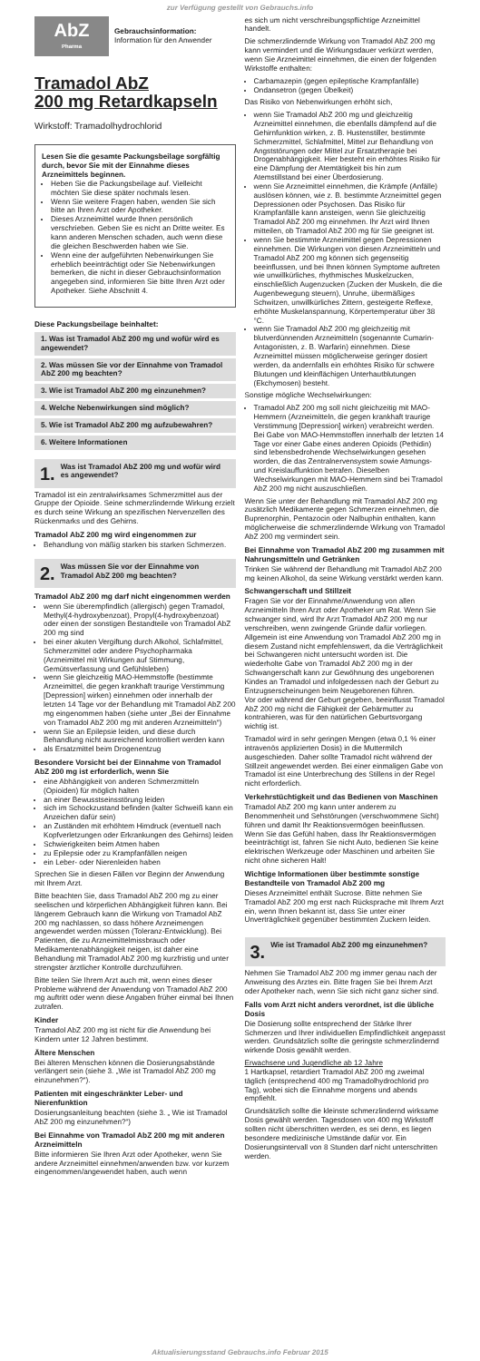zur Verfügung gestellt von Gebrauchs.info
AbZ
Pharma
Gebrauchsinformation:
Information für den Anwender
Tramadol AbZ
200 mg Retardkapseln
Wirkstoff: Tramadolhydrochlorid
Lesen Sie die gesamte Packungsbeilage sorgfältig durch, bevor Sie mit der Einnahme dieses Arzneimittels beginnen.
Heben Sie die Packungsbeilage auf. Vielleicht möchten Sie diese später nochmals lesen.
Wenn Sie weitere Fragen haben, wenden Sie sich bitte an Ihren Arzt oder Apotheker.
Dieses Arzneimittel wurde Ihnen persönlich verschrieben. Geben Sie es nicht an Dritte weiter. Es kann anderen Menschen schaden, auch wenn diese die gleichen Beschwerden haben wie Sie.
Wenn eine der aufgeführten Nebenwirkungen Sie erheblich beeinträchtigt oder Sie Nebenwirkungen bemerken, die nicht in dieser Gebrauchsinformation angegeben sind, informieren Sie bitte Ihren Arzt oder Apotheker. Siehe Abschnitt 4.
Diese Packungsbeilage beinhaltet:
1. Was ist Tramadol AbZ 200 mg und wofür wird es angewendet?
2. Was müssen Sie vor der Einnahme von Tramadol AbZ 200 mg beachten?
3. Wie ist Tramadol AbZ 200 mg einzunehmen?
4. Welche Nebenwirkungen sind möglich?
5. Wie ist Tramadol AbZ 200 mg aufzubewahren?
6. Weitere Informationen
1. Was ist Tramadol AbZ 200 mg und wofür wird es angewendet?
Tramadol ist ein zentralwirksames Schmerzmittel aus der Gruppe der Opioide. Seine schmerzlindernde Wirkung erzielt es durch seine Wirkung an spezifischen Nervenzellen des Rückenmarks und des Gehirns.
Tramadol AbZ 200 mg wird eingenommen zur
Behandlung von mäßig starken bis starken Schmerzen.
2. Was müssen Sie vor der Einnahme von Tramadol AbZ 200 mg beachten?
Tramadol AbZ 200 mg darf nicht eingenommen werden
wenn Sie überempfindlich (allergisch) gegen Tramadol, Methyl(4-hydroxybenzoat), Propyl(4-hydroxybenzoat) oder einen der sonstigen Bestandteile von Tramadol AbZ 200 mg sind
bei einer akuten Vergiftung durch Alkohol, Schlafmittel, Schmerzmittel oder andere Psychopharmaka (Arzneimittel mit Wirkungen auf Stimmung, Gemütsverfassung und Gefühlsleben)
wenn Sie gleichzeitig MAO-Hemmstoffe (bestimmte Arzneimittel, die gegen krankhaft traurige Verstimmung [Depression] wirken) einnehmen oder innerhalb der letzten 14 Tage vor der Behandlung mit Tramadol AbZ 200 mg eingenommen haben (siehe unter „Bei der Einnahme von Tramadol AbZ 200 mg mit anderen Arzneimitteln“)
wenn Sie an Epilepsie leiden, und diese durch Behandlung nicht ausreichend kontrolliert werden kann
als Ersatzmittel beim Drogenentzug
Besondere Vorsicht bei der Einnahme von Tramadol AbZ 200 mg ist erforderlich, wenn Sie
eine Abhängigkeit von anderen Schmerzmitteln (Opioiden) für möglich halten
an einer Bewusstseinsstörung leiden
sich im Schockzustand befinden (kalter Schweiß kann ein Anzeichen dafür sein)
an Zuständen mit erhöhtem Hirndruck (eventuell nach Kopfverletzungen oder Erkrankungen des Gehirns) leiden
Schwierigkeiten beim Atmen haben
zu Epilepsie oder zu Krampfanfällen neigen
ein Leber- oder Nierenleiden haben
Sprechen Sie in diesen Fällen vor Beginn der Anwendung mit Ihrem Arzt.
Bitte beachten Sie, dass Tramadol AbZ 200 mg zu einer seelischen und körperlichen Abhängigkeit führen kann. Bei längerem Gebrauch kann die Wirkung von Tramadol AbZ 200 mg nachlassen, so dass höhere Arzneimengen angewendet werden müssen (Toleranz-Entwicklung). Bei Patienten, die zu Arzneimittelmissbrauch oder Medikamentenabhängigkeit neigen, ist daher eine Behandlung mit Tramadol AbZ 200 mg kurzfristig und unter strengster ärztlicher Kontrolle durchzuführen.
Bitte teilen Sie Ihrem Arzt auch mit, wenn eines dieser Probleme während der Anwendung von Tramadol AbZ 200 mg auftritt oder wenn diese Angaben früher einmal bei Ihnen zutrafen.
Kinder
Tramadol AbZ 200 mg ist nicht für die Anwendung bei Kindern unter 12 Jahren bestimmt.
Ältere Menschen
Bei älteren Menschen können die Dosierungsabstände verlängert sein (siehe 3. „Wie ist Tramadol AbZ 200 mg einzunehmen?“).
Patienten mit eingeschränkter Leber- und Nierenfunktion
Dosierungsanleitung beachten (siehe 3. „ Wie ist Tramadol AbZ 200 mg einzunehmen?“)
Bei Einnahme von Tramadol AbZ 200 mg mit anderen Arzneimitteln
Bitte informieren Sie Ihren Arzt oder Apotheker, wenn Sie andere Arzneimittel einnehmen/anwenden bzw. vor kurzem eingenommen/angewendet haben, auch wenn
es sich um nicht verschreibungspflichtige Arzneimittel handelt.
Die schmerzlindernde Wirkung von Tramadol AbZ 200 mg kann vermindert und die Wirkungsdauer verkürzt werden, wenn Sie Arzneimittel einnehmen, die einen der folgenden Wirkstoffe enthalten:
Carbamazepin (gegen epileptische Krampfanfälle)
Ondansetron (gegen Übelkeit)
Das Risiko von Nebenwirkungen erhöht sich,
wenn Sie Tramadol AbZ 200 mg und gleichzeitig Arzneimittel einnehmen, die ebenfalls dämpfend auf die Gehirnfunktion wirken, z. B. Hustenstiller, bestimmte Schmerzmittel, Schlafmittel, Mittel zur Behandlung von Angststörungen oder Mittel zur Ersatztherapie bei Drogenabhängigkeit. Hier besteht ein erhöhtes Risiko für eine Dämpfung der Atemtätigkeit bis hin zum Atemstillstand bei einer Überdosierung.
wenn Sie Arzneimittel einnehmen, die Krämpfe (Anfälle) auslösen können, wie z. B. bestimmte Arzneimittel gegen Depressionen oder Psychosen. Das Risiko für Krampfanfälle kann ansteigen, wenn Sie gleichzeitig Tramadol AbZ 200 mg einnehmen. Ihr Arzt wird Ihnen mitteilen, ob Tramadol AbZ 200 mg für Sie geeignet ist.
wenn Sie bestimmte Arzneimittel gegen Depressionen einnehmen. Die Wirkungen von diesen Arzneimitteln und Tramadol AbZ 200 mg können sich gegenseitig beeinflussen, und bei Ihnen können Symptome auftreten wie unwillkürliches, rhythmisches Muskelzucken, einschließlich Augenzucken (Zucken der Muskeln, die die Augenbewegung steuern), Unruhe, übermäßiges Schwitzen, unwillkürliches Zittern, gesteigerte Reflexe, erhöhte Muskelanspannung, Körpertemperatur über 38 °C.
wenn Sie Tramadol AbZ 200 mg gleichzeitig mit blutverdünnenden Arzneimitteln (sogenannte Cumarin-Antagonisten, z. B. Warfarin) einnehmen. Diese Arzneimittel müssen möglicherweise geringer dosiert werden, da andernfalls ein erhöhtes Risiko für schwere Blutungen und kleinflächigen Unterhautblutungen (Ekchymosen) besteht.
Sonstige mögliche Wechselwirkungen:
Tramadol AbZ 200 mg soll nicht gleichzeitig mit MAO-Hemmern (Arzneimitteln, die gegen krankhaft traurige Verstimmung [Depression] wirken) verabreicht werden. Bei Gabe von MAO-Hemmstoffen innerhalb der letzten 14 Tage vor einer Gabe eines anderen Opioids (Pethidin) sind lebensbedrohende Wechselwirkungen gesehen worden, die das Zentralnervensystem sowie Atmungs- und Kreislauffunktion betrafen. Dieselben Wechselwirkungen mit MAO-Hemmern sind bei Tramadol AbZ 200 mg nicht auszuschließen.
Wenn Sie unter der Behandlung mit Tramadol AbZ 200 mg zusätzlich Medikamente gegen Schmerzen einnehmen, die Buprenorphin, Pentazocin oder Nalbuphin enthalten, kann möglicherweise die schmerzlindernde Wirkung von Tramadol AbZ 200 mg vermindert sein.
Bei Einnahme von Tramadol AbZ 200 mg zusammen mit Nahrungsmitteln und Getränken
Trinken Sie während der Behandlung mit Tramadol AbZ 200 mg keinen Alkohol, da seine Wirkung verstärkt werden kann.
Schwangerschaft und Stillzeit
Fragen Sie vor der Einnahme/Anwendung von allen Arzneimitteln Ihren Arzt oder Apotheker um Rat. Wenn Sie schwanger sind, wird Ihr Arzt Tramadol AbZ 200 mg nur verschreiben, wenn zwingende Gründe dafür vorliegen. Allgemein ist eine Anwendung von Tramadol AbZ 200 mg in diesem Zustand nicht empfehlenswert, da die Verträglichkeit bei Schwangeren nicht untersucht worden ist. Die wiederholte Gabe von Tramadol AbZ 200 mg in der Schwangerschaft kann zur Gewöhnung des ungeborenen Kindes an Tramadol und infolgedessen nach der Geburt zu Entzugserscheinungen beim Neugeborenen führen.
Vor oder während der Geburt gegeben, beeinflusst Tramadol AbZ 200 mg nicht die Fähigkeit der Gebärmutter zu kontrahieren, was für den natürlichen Geburtsvorgang wichtig ist.
Tramadol wird in sehr geringen Mengen (etwa 0,1 % einer intravenös applizierten Dosis) in die Muttermilch ausgeschieden. Daher sollte Tramadol nicht während der Stillzeit angewendet werden. Bei einer einmaligen Gabe von Tramadol ist eine Unterbrechung des Stillens in der Regel nicht erforderlich.
Verkehrstüchtigkeit und das Bedienen von Maschinen
Tramadol AbZ 200 mg kann unter anderem zu Benommenheit und Sehstörungen (verschwommene Sicht) führen und damit Ihr Reaktionsvermögen beeinflussen. Wenn Sie das Gefühl haben, dass Ihr Reaktionsvermögen beeinträchtigt ist, fahren Sie nicht Auto, bedienen Sie keine elektrischen Werkzeuge oder Maschinen und arbeiten Sie nicht ohne sicheren Halt!
Wichtige Informationen über bestimmte sonstige Bestandteile von Tramadol AbZ 200 mg
Dieses Arzneimittel enthält Sucrose. Bitte nehmen Sie Tramadol AbZ 200 mg erst nach Rücksprache mit Ihrem Arzt ein, wenn Ihnen bekannt ist, dass Sie unter einer Unverträglichkeit gegenüber bestimmten Zuckern leiden.
3. Wie ist Tramadol AbZ 200 mg einzunehmen?
Nehmen Sie Tramadol AbZ 200 mg immer genau nach der Anweisung des Arztes ein. Bitte fragen Sie bei Ihrem Arzt oder Apotheker nach, wenn Sie sich nicht ganz sicher sind.
Falls vom Arzt nicht anders verordnet, ist die übliche Dosis
Die Dosierung sollte entsprechend der Stärke Ihrer Schmerzen und Ihrer individuellen Empfindlichkeit angepasst werden. Grundsätzlich sollte die geringste schmerzlindernd wirkende Dosis gewählt werden.
Erwachsene und Jugendliche ab 12 Jahre
1 Hartkapsel, retardiert Tramadol AbZ 200 mg zweimal täglich (entsprechend 400 mg Tramadolhydrochlorid pro Tag), wobei sich die Einnahme morgens und abends empfiehlt.
Grundsätzlich sollte die kleinste schmerzlindernd wirksame Dosis gewählt werden. Tagesdosen von 400 mg Wirkstoff sollten nicht überschritten werden, es sei denn, es liegen besondere medizinische Umstände dafür vor. Ein Dosierungsintervall von 8 Stunden darf nicht unterschritten werden.
Aktualisierungsstand Gebrauchs.info Februar 2015